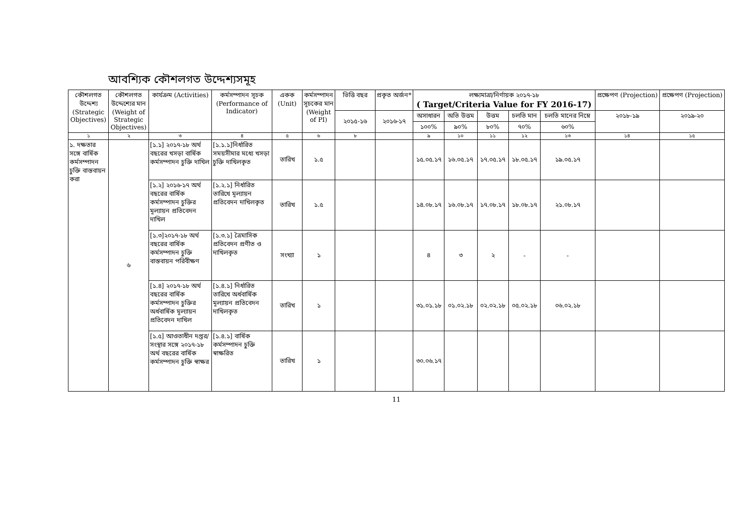আবশ্যিক কৌশলগত উদ্দেশ্যসমূহ
| কৌশলগত উদ্দেশ্য (Strategic Objectives) | কৌশলগত উদ্দেশ্যের মান (Weight of Strategic Objectives) | কার্যক্রম (Activities) | কর্মসম্পাদন সূচক (Performance of Indicator) | একক (Unit) | কর্মসম্পাদন সূচকের মান (Weight of PI) | ভিত্তি বছর | প্রকৃত অর্জন* | লক্ষ্যমাত্রা/নির্ণায়ক ২০১৭-১৮ ( Target/Criteria Value for FY 2016-17) | | | | | প্রক্ষেপণ (Projection) | প্রক্ষেপণ (Projection) |
| --- | --- | --- | --- | --- | --- | --- | --- | --- | --- | --- | --- | --- | --- | --- |
| | | | | | | ২০১৫-১৬ | ২০১৬-১৭ | অসাধারন | অতি উত্তম | উত্তম | চলতি মান | চলতি মানের নিম্নে | ২০১৮-১৯ | ২০১৯-২০ |
| | | | | | | | | ১০০% | ৯০% | ৮০% | ৭০% | ৬০% | | |
| ১ | ২ | ৩ | ৪ | ৫ | ৬ | ৮ | | ৯ | ১০ | ১১ | ১২ | ১৩ | ১৪ | ১৫ |
| ১. দক্ষতার সঙ্গে বার্ষিক কর্মসম্পাদন চুক্তি বাস্তবায়ন করা | ৬ | [১.১] ২০১৭-১৮ অর্থ বছরের খসড়া বার্ষিক কর্মসম্পাদন চুক্তি দাখিল | [১.১.১]নির্ধারিত সময়সীমার মধ্যে খসড়া চুক্তি দাখিলকৃত | তারিখ | ১.৫ | | | ১৫.০৫.১৭ | ১৬.০৫.১৭ | ১৭.০৫.১৭ | ১৮.০৫.১৭ | ১৯.০৫.১৭ | | |
| | | [১.২] ২০১৬-১৭ অর্থ বছরের বার্ষিক কর্মসম্পাদন চুক্তির মূল্যায়ন প্রতিবেদন দাখিল | [১.২.১] নির্ধারিত তারিখে মূল্যায়ন প্রতিবেদন দাখিলকৃত | তারিখ | ১.৫ | | | ১৪.০৮.১৭ | ১৬.০৮.১৭ | ১৭.০৮.১৭ | ১৮.০৮.১৭ | ২১.০৮.১৭ | | |
| | | [১.৩]২০১৭-১৮ অর্থ বছরের বার্ষিক কর্মসম্পাদন চুক্তি বাস্তবায়ন পরিবীক্ষণ | [১.৩.১] ত্রৈমাসিক প্রতিবেদন প্রণীত ও দাখিলকৃত | সংখ্যা | ১ | | | ৪ | ৩ | ২ | - | - | | |
| | | [১.৪] ২০১৭-১৮ অর্থ বছরের বার্ষিক কর্মসম্পাদন চুক্তির অর্ধবার্ষিক মূল্যায়ন প্রতিবেদন দাখিল | [১.৪.১] নির্ধারিত তারিখে অর্ধবার্ষিক মূল্যায়ন প্রতিবেদন দাখিলকৃত | তারিখ | ১ | | | ৩১.০১.১৮ | ০১.০২.১৮ | ০২.০২.১৮ | ০৫.০২.১৮ | ০৬.০২.১৮ | | |
| | | [১.৫] আওতাধীন দপ্তর/সংস্থার সঙ্গে ২০১৭-১৮ অর্থ বছরের বার্ষিক কর্মসম্পাদন চুক্তি স্বাক্ষর | [১.৪.১] বার্ষিক কর্মসম্পাদন চুক্তি স্বাক্ষরিত | তারিখ | ১ | | | ৩০.০৬.১৭ | | | | | | |
11